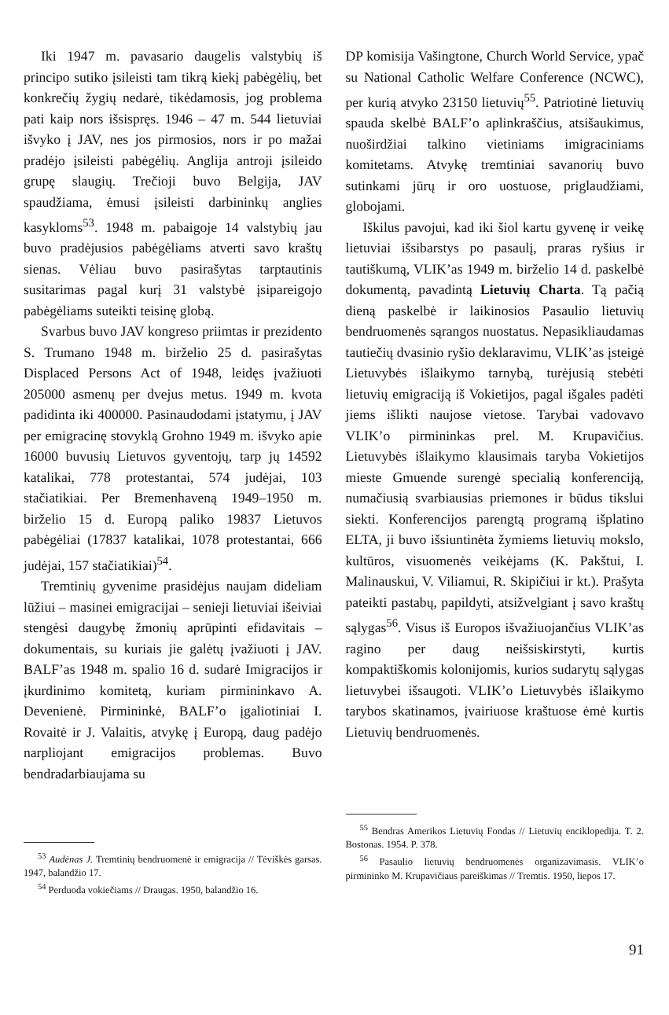Iki 1947 m. pavasario daugelis valstybių iš principo sutiko įsileisti tam tikrą kiekį pabėgėlių, bet konkrečių žygių nedarė, tikėdamosis, jog problema pati kaip nors išsispręs. 1946 – 47 m. 544 lietuviai išvyko į JAV, nes jos pirmosios, nors ir po mažai pradėjo įsileisti pabėgėlių. Anglija antroji įsileido grupę slaugių. Trečioji buvo Belgija, JAV spaudžiama, ėmusi įsileisti darbininkų anglies kasykloms<sup>53</sup>. 1948 m. pabaigoje 14 valstybių jau buvo pradėjusios pabėgėliams atverti savo kraštų sienas. Vėliau buvo pasirašytas tarptautinis susitarimas pagal kurį 31 valstybė įsipareigojo pabėgėliams suteikti teisinę globą.
Svarbus buvo JAV kongreso priimtas ir prezidento S. Trumano 1948 m. birželio 25 d. pasirašytas Displaced Persons Act of 1948, leidęs įvažiuoti 205000 asmenų per dvejus metus. 1949 m. kvota padidinta iki 400000. Pasinaudodami įstatymu, į JAV per emigracinę stovyklą Grohno 1949 m. išvyko apie 16000 buvusių Lietuvos gyventojų, tarp jų 14592 katalikai, 778 protestantai, 574 judėjai, 103 stačiatikiai. Per Bremenhaveną 1949–1950 m. birželio 15 d. Europą paliko 19837 Lietuvos pabėgėliai (17837 katalikai, 1078 protestantai, 666 judėjai, 157 stačiatikiai)<sup>54</sup>.
Tremtinių gyvenime prasidėjus naujam dideliam lūžiui – masinei emigracijai – senieji lietuviai išeiviai stengėsi daugybę žmonių aprūpinti efidavitais – dokumentais, su kuriais jie galėtų įvažiuoti į JAV. BALF’as 1948 m. spalio 16 d. sudarė Imigracijos ir įkurdinimo komitetą, kuriam pirmininkavo A. Devenienė. Pirmininkė, BALF’o įgaliotiniai I. Rovaitė ir J. Valaitis, atvykę į Europą, daug padėjo narpliojant emigracijos problemas. Buvo bendradarbiaujama su
DP komisija Vašingtone, Church World Service, ypač su National Catholic Welfare Conference (NCWC), per kurią atvyko 23150 lietuvių<sup>55</sup>. Patriotinė lietuvių spauda skelbė BALF’o aplinkraščius, atsišaukimus, nuoširdžiai talkino vietiniams imigraciniams komitetams. Atvykę tremtiniai savanorių buvo sutinkami jūrų ir oro uostuose, priglaudžiami, globojami.
Iškilus pavojui, kad iki šiol kartu gyvenę ir veikę lietuviai išsibarstys po pasaulį, praras ryšius ir tautiškumą, VLIK’as 1949 m. birželio 14 d. paskelbė dokumentą, pavadintą Lietuvių Charta. Tą pačią dieną paskelbė ir laikinosios Pasaulio lietuvių bendruomenės sąrangos nuostatus. Nepasikliaudamas tautiečių dvasinio ryšio deklaravimu, VLIK’as įsteigė Lietuvybės išlaikymo tarnybą, turėjusią stebėti lietuvių emigraciją iš Vokietijos, pagal išgales padėti jiems išlikti naujose vietose. Tarybai vadovavo VLIK’o pirmininkas prel. M. Krupavičius. Lietuvybės išlaikymo klausimais taryba Vokietijos mieste Gmuende surengė specialią konferenciją, numačiusią svarbiausias priemones ir būdus tikslui siekti. Konferencijos parengtą programą išplatino ELTA, ji buvo išsiuntinėta žymiems lietuvių mokslo, kultūros, visuomenės veikėjams (K. Pakštui, I. Malinauskui, V. Viliamui, R. Skipičiui ir kt.). Prašyta pateikti pastabų, papildyti, atsižvelgiant į savo kraštų sąlygas<sup>56</sup>. Visus iš Europos išvažiuojančius VLIK’as ragino per daug neišsiskirstyti, kurtis kompaktiškomis kolonijomis, kurios sudarytų sąlygas lietuvybei išsaugoti. VLIK’o Lietuvybės išlaikymo tarybos skatinamos, įvairiuose kraštuose ėmė kurtis Lietuvių bendruomenės.
<sup>53</sup> Audėnas J. Tremtinių bendruomenė ir emigracija // Tėviškės garsas. 1947, balandžio 17.
<sup>54</sup> Perduoda vokiečiams // Draugas. 1950, balandžio 16.
<sup>55</sup> Bendras Amerikos Lietuvių Fondas // Lietuvių enciklopedija. T. 2. Bostonas. 1954. P. 378.
<sup>56</sup> Pasaulio lietuvių bendruomenės organizavimasis. VLIK’o pirmininko M. Krupavičiaus pareiškimas // Tremtis. 1950, liepos 17.
91